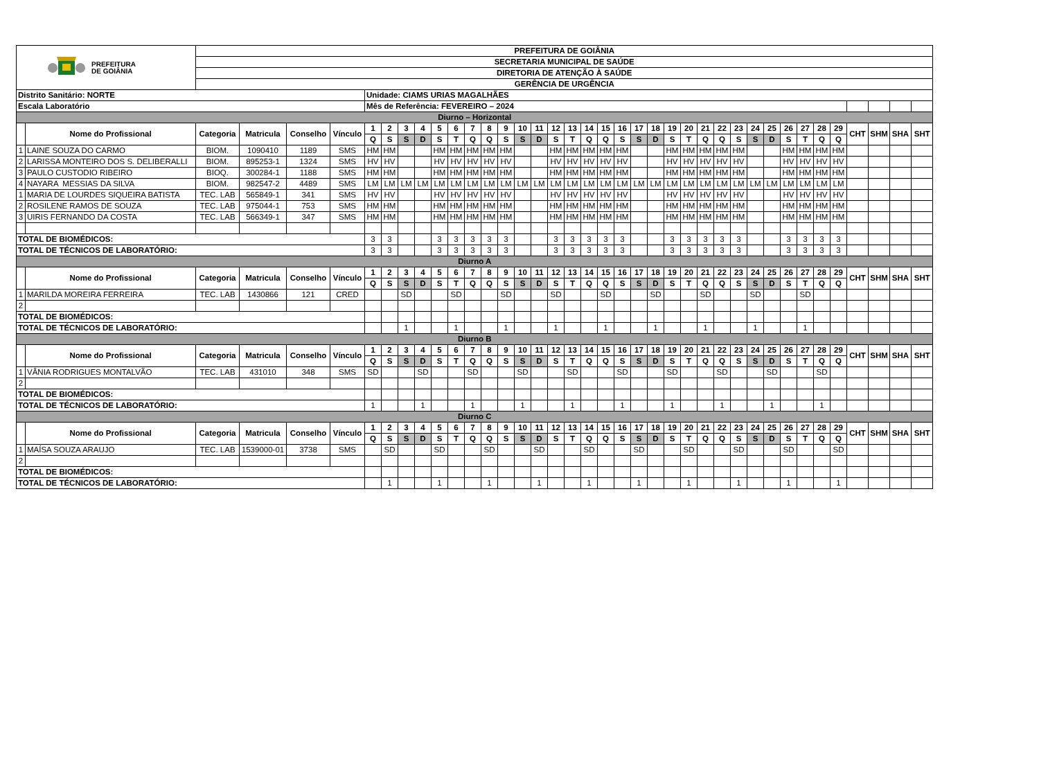| PREFEITURA DE GOIÂNIA | | PREFEITURA DE GOIÂNIA | | | | | | | | | | | | | | | | | | | | | | | | | | | | | | | | | | | | |
| | | SECRETARIA MUNICIPAL DE SAÚDE | | | | | | | | | | | | | | | | | | | | | | | | | | | | | | | | | | | | |
| | | DIRETORIA DE ATENÇÃO À SAÚDE | | | | | | | | | | | | | | | | | | | | | | | | | | | | | | | | | | | | |
| | | GERÊNCIA DE URGÊNCIA | | | | | | | | | | | | | | | | | | | | | | | | | | | | | | | | | | | | |
| Distrito Sanitário: NORTE | | | | | | Unidade: CIAMS URIAS MAGALHÃES | | | | | | | | | | | | | | | | | | | | | | | | | | | | | | | | |
| Escala Laboratório | | | | | | Mês de Referência: FEVEREIRO – 2024 | | | | | | | | | | | | | | | | | | | | | | | | | | | | | | | | |
| Diurno – Horizontal | | | | | | | | | | | | | | | | | | | | | | | | | | | | | | | | | | | | | | |
| | Nome do Profissional | Categoria | Matricula | Conselho | Vínculo | 1 | 2 | 3 | 4 | 5 | 6 | 7 | 8 | 9 | 10 | 11 | 12 | 13 | 14 | 15 | 16 | 17 | 18 | 19 | 20 | 21 | 22 | 23 | 24 | 25 | 26 | 27 | 28 | 29 | CHT | SHM | SHA | SHT |
| | | | | | | Q | S | S | D | S | T | Q | Q | S | S | D | S | T | Q | Q | S | S | D | S | T | Q | Q | S | S | D | S | T | Q | Q | | | | |
| 1 | LAINE SOUZA DO CARMO | BIOM. | 1090410 | 1189 | SMS | HM | HM | | | HM | HM | HM | HM | HM | | | HM | HM | HM | HM | HM | | | HM | HM | HM | HM | HM | | | HM | HM | HM | HM | | | | |
| 2 | LARISSA MONTEIRO DOS S. DELIBERALLI | BIOM. | 895253-1 | 1324 | SMS | HV | HV | | | HV | HV | HV | HV | HV | | | HV | HV | HV | HV | HV | | | HV | HV | HV | HV | HV | | | HV | HV | HV | HV | | | | |
| 3 | PAULO CUSTODIO RIBEIRO | BIOQ. | 300284-1 | 1188 | SMS | HM | HM | | | HM | HM | HM | HM | HM | | | HM | HM | HM | HM | HM | | | HM | HM | HM | HM | HM | | | HM | HM | HM | HM | | | | |
| 4 | NAYARA MESSIAS DA SILVA | BIOM. | 982547-2 | 4489 | SMS | LM | LM | LM | LM | LM | LM | LM | LM | LM | LM | LM | LM | LM | LM | LM | LM | LM | LM | LM | LM | LM | LM | LM | LM | LM | LM | LM | LM | LM | | | | |
| 1 | MARIA DE LOURDES SIQUEIRA BATISTA | TEC. LAB | 565849-1 | 341 | SMS | HV | HV | | | HV | HV | HV | HV | HV | | | HV | HV | HV | HV | HV | | | HV | HV | HV | HV | HV | | | HV | HV | HV | HV | | | | |
| 2 | ROSILENE RAMOS DE SOUZA | TEC. LAB | 975044-1 | 753 | SMS | HM | HM | | | HM | HM | HM | HM | HM | | | HM | HM | HM | HM | HM | | | HM | HM | HM | HM | HM | | | HM | HM | HM | HM | | | | |
| 3 | UIRIS FERNANDO DA COSTA | TEC. LAB | 566349-1 | 347 | SMS | HM | HM | | | HM | HM | HM | HM | HM | | | HM | HM | HM | HM | HM | | | HM | HM | HM | HM | HM | | | HM | HM | HM | HM | | | | |
| TOTAL DE BIOMÉDICOS: | | | | | | 3 | 3 | | | 3 | 3 | 3 | 3 | 3 | | | 3 | 3 | 3 | 3 | 3 | | | 3 | 3 | 3 | 3 | 3 | | | 3 | 3 | 3 | 3 | | | | |
| TOTAL DE TÉCNICOS DE LABORATÓRIO: | | | | | | 3 | 3 | | | 3 | 3 | 3 | 3 | 3 | | | 3 | 3 | 3 | 3 | 3 | | | 3 | 3 | 3 | 3 | 3 | | | 3 | 3 | 3 | 3 | | | | |
| Diurno A | | | | | | | | | | | | | | | | | | | | | | | | | | | | | | | | | | | | | | |
| | Nome do Profissional | Categoria | Matricula | Conselho | Vínculo | 1 | 2 | 3 | 4 | 5 | 6 | 7 | 8 | 9 | 10 | 11 | 12 | 13 | 14 | 15 | 16 | 17 | 18 | 19 | 20 | 21 | 22 | 23 | 24 | 25 | 26 | 27 | 28 | 29 | CHT | SHM | SHA | SHT |
| | | | | | | Q | S | S | D | S | T | Q | Q | S | S | D | S | T | Q | Q | S | S | D | S | T | Q | Q | S | S | D | S | T | Q | Q | | | | |
| 1 | MARILDA MOREIRA FERREIRA | TEC. LAB | 1430866 | 121 | CRED | | | SD | | | SD | | | SD | | | SD | | | SD | | | SD | | | SD | | | SD | | | SD | | | | | | |
| 2 | | | | | | | | | | | | | | | | | | | | | | | | | | | | | | | | | | | | | | |
| TOTAL DE BIOMÉDICOS: | | | | | | | | | | | | | | | | | | | | | | | | | | | | | | | | | | | | | | |
| TOTAL DE TÉCNICOS DE LABORATÓRIO: | | | | | | | | 1 | | | 1 | | | 1 | | | 1 | | | 1 | | | 1 | | | 1 | | | 1 | | | 1 | | | | | | |
| Diurno B | | | | | | | | | | | | | | | | | | | | | | | | | | | | | | | | | | | | | | |
| | Nome do Profissional | Categoria | Matricula | Conselho | Vínculo | 1 | 2 | 3 | 4 | 5 | 6 | 7 | 8 | 9 | 10 | 11 | 12 | 13 | 14 | 15 | 16 | 17 | 18 | 19 | 20 | 21 | 22 | 23 | 24 | 25 | 26 | 27 | 28 | 29 | CHT | SHM | SHA | SHT |
| | | | | | | Q | S | S | D | S | T | Q | Q | S | S | D | S | T | Q | Q | S | S | D | S | T | Q | Q | S | S | D | S | T | Q | Q | | | | |
| 1 | VÂNIA RODRIGUES MONTALVÃO | TEC. LAB | 431010 | 348 | SMS | SD | | | SD | | | SD | | | SD | | | SD | | | SD | | | SD | | | SD | | | SD | | | SD | | | | | |
| 2 | | | | | | | | | | | | | | | | | | | | | | | | | | | | | | | | | | | | | | |
| TOTAL DE BIOMÉDICOS: | | | | | | | | | | | | | | | | | | | | | | | | | | | | | | | | | | | | | | |
| TOTAL DE TÉCNICOS DE LABORATÓRIO: | | | | | | 1 | | | 1 | | | 1 | | | 1 | | | 1 | | | 1 | | | 1 | | | 1 | | | 1 | | | 1 | | | | | |
| Diurno C | | | | | | | | | | | | | | | | | | | | | | | | | | | | | | | | | | | | | | |
| | Nome do Profissional | Categoria | Matricula | Conselho | Vínculo | 1 | 2 | 3 | 4 | 5 | 6 | 7 | 8 | 9 | 10 | 11 | 12 | 13 | 14 | 15 | 16 | 17 | 18 | 19 | 20 | 21 | 22 | 23 | 24 | 25 | 26 | 27 | 28 | 29 | CHT | SHM | SHA | SHT |
| | | | | | | Q | S | S | D | S | T | Q | Q | S | S | D | S | T | Q | Q | S | S | D | S | T | Q | Q | S | S | D | S | T | Q | Q | | | | |
| 1 | MAÍSA SOUZA ARAUJO | TEC. LAB | 1539000-01 | 3738 | SMS | | SD | | | SD | | | SD | | | SD | | | SD | | | SD | | | SD | | | SD | | | SD | | | SD | | | | |
| 2 | | | | | | | | | | | | | | | | | | | | | | | | | | | | | | | | | | | | | | |
| TOTAL DE BIOMÉDICOS: | | | | | | | | | | | | | | | | | | | | | | | | | | | | | | | | | | | | | | |
| TOTAL DE TÉCNICOS DE LABORATÓRIO: | | | | | | | 1 | | | 1 | | | 1 | | | 1 | | | 1 | | | 1 | | | 1 | | | 1 | | | 1 | | | 1 | | | | |